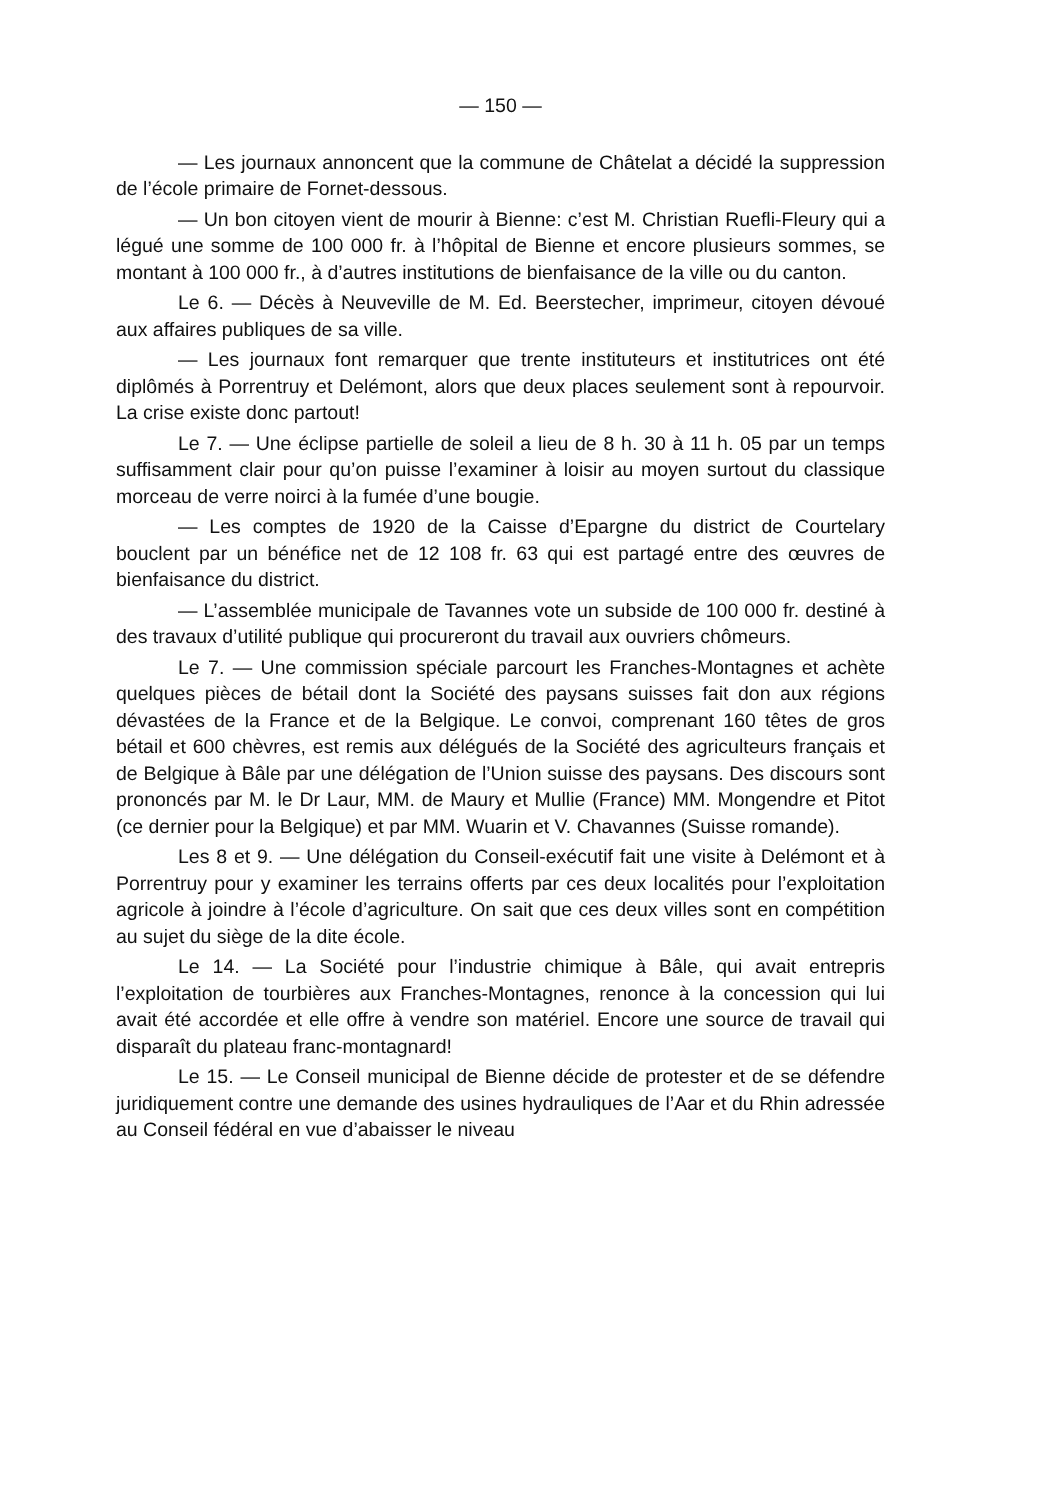— 150 —
— Les journaux annoncent que la commune de Châtelat a décidé la suppression de l’école primaire de Fornet-dessous.
— Un bon citoyen vient de mourir à Bienne: c’est M. Christian Ruefli-Fleury qui a légué une somme de 100 000 fr. à l’hôpital de Bienne et encore plusieurs sommes, se montant à 100 000 fr., à d’autres institutions de bienfaisance de la ville ou du canton.
Le 6. — Décès à Neuveville de M. Ed. Beerstecher, imprimeur, citoyen dévoué aux affaires publiques de sa ville.
— Les journaux font remarquer que trente instituteurs et institutrices ont été diplômés à Porrentruy et Delémont, alors que deux places seulement sont à repourvoir. La crise existe donc partout!
Le 7. — Une éclipse partielle de soleil a lieu de 8 h. 30 à 11 h. 05 par un temps suffisamment clair pour qu’on puisse l’examiner à loisir au moyen surtout du classique morceau de verre noirci à la fumée d’une bougie.
— Les comptes de 1920 de la Caisse d’Epargne du district de Courtelary bouclent par un bénéfice net de 12 108 fr. 63 qui est partagé entre des œuvres de bienfaisance du district.
— L’assemblée municipale de Tavannes vote un subside de 100 000 fr. destiné à des travaux d’utilité publique qui procureront du travail aux ouvriers chômeurs.
Le 7. — Une commission spéciale parcourt les Franches-Montagnes et achète quelques pièces de bétail dont la Société des paysans suisses fait don aux régions dévastées de la France et de la Belgique. Le convoi, comprenant 160 têtes de gros bétail et 600 chèvres, est remis aux délégués de la Société des agriculteurs français et de Belgique à Bâle par une délégation de l’Union suisse des paysans. Des discours sont prononcés par M. le Dr Laur, MM. de Maury et Mullie (France) MM. Mongendre et Pitot (ce dernier pour la Belgique) et par MM. Wuarin et V. Chavannes (Suisse romande).
Les 8 et 9. — Une délégation du Conseil-exécutif fait une visite à Delémont et à Porrentruy pour y examiner les terrains offerts par ces deux localités pour l’exploitation agricole à joindre à l’école d’agriculture. On sait que ces deux villes sont en compétition au sujet du siège de la dite école.
Le 14. — La Société pour l’industrie chimique à Bâle, qui avait entrepris l’exploitation de tourbières aux Franches-Montagnes, renonce à la concession qui lui avait été accordée et elle offre à vendre son matériel. Encore une source de travail qui disparaît du plateau franc-montagnard!
Le 15. — Le Conseil municipal de Bienne décide de protester et de se défendre juridiquement contre une demande des usines hydrauliques de l’Aar et du Rhin adressée au Conseil fédéral en vue d’abaisser le niveau